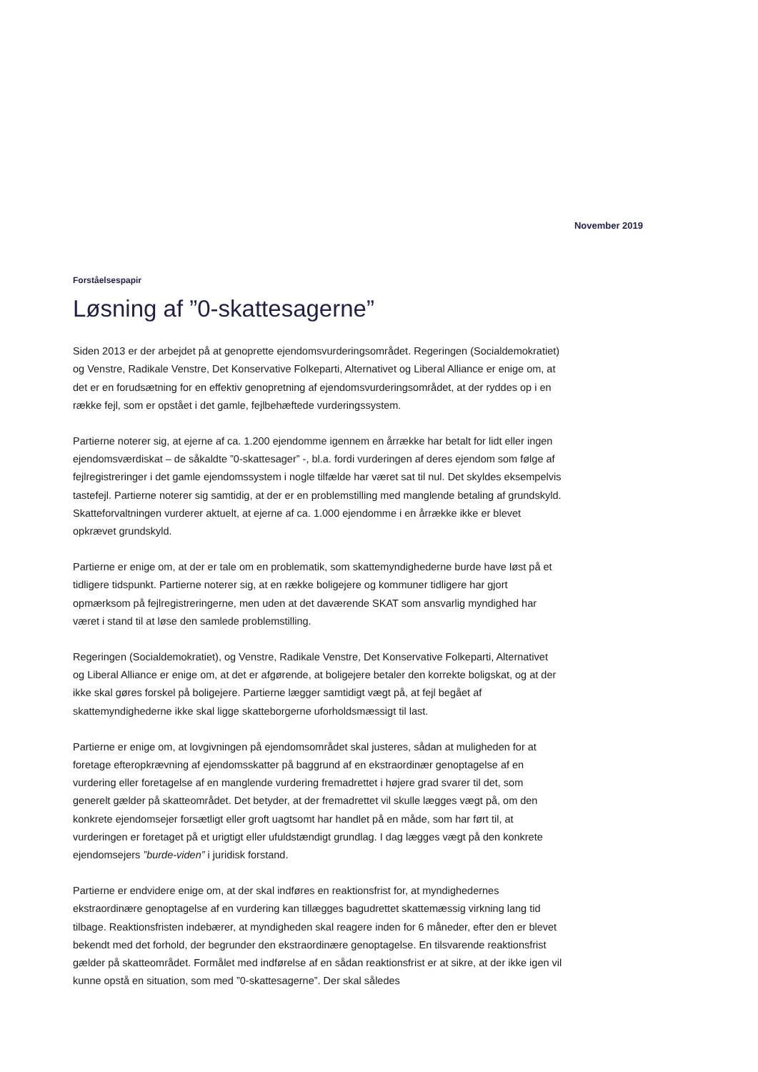November 2019
Forståelsespapir
Løsning af ”0-skattesagerne”
Siden 2013 er der arbejdet på at genoprette ejendomsvurderingsområdet. Regeringen (Socialdemokratiet) og Venstre, Radikale Venstre, Det Konservative Folkeparti, Alternativet og Liberal Alliance er enige om, at det er en forudsætning for en effektiv genopretning af ejendomsvurderingsområdet, at der ryddes op i en række fejl, som er opstået i det gamle, fejlbehæftede vurderingssystem.
Partierne noterer sig, at ejerne af ca. 1.200 ejendomme igennem en årrække har betalt for lidt eller ingen ejendomsværdiskat – de såkaldte ”0-skattesager” -, bl.a. fordi vurderingen af deres ejendom som følge af fejlregistreringer i det gamle ejendomssystem i nogle tilfælde har været sat til nul. Det skyldes eksempelvis tastefejl. Partierne noterer sig samtidig, at der er en problemstilling med manglende betaling af grundskyld. Skatteforvaltningen vurderer aktuelt, at ejerne af ca. 1.000 ejendomme i en årrække ikke er blevet opkrævet grundskyld.
Partierne er enige om, at der er tale om en problematik, som skattemyndighederne burde have løst på et tidligere tidspunkt. Partierne noterer sig, at en række boligejere og kommuner tidligere har gjort opmærksom på fejlregistreringerne, men uden at det daværende SKAT som ansvarlig myndighed har været i stand til at løse den samlede problemstilling.
Regeringen (Socialdemokratiet), og Venstre, Radikale Venstre, Det Konservative Folkeparti, Alternativet og Liberal Alliance er enige om, at det er afgørende, at boligejere betaler den korrekte boligskat, og at der ikke skal gøres forskel på boligejere. Partierne lægger samtidigt vægt på, at fejl begået af skattemyndighederne ikke skal ligge skatteborgerne uforholdsmæssigt til last.
Partierne er enige om, at lovgivningen på ejendomsområdet skal justeres, sådan at muligheden for at foretage efteropkrævning af ejendomsskatter på baggrund af en ekstraordinær genoptagelse af en vurdering eller foretagelse af en manglende vurdering fremadrettet i højere grad svarer til det, som generelt gælder på skatteområdet. Det betyder, at der fremadrettet vil skulle lægges vægt på, om den konkrete ejendomsejer forsætligt eller groft uagtsomt har handlet på en måde, som har ført til, at vurderingen er foretaget på et urigtigt eller ufuldstændigt grundlag. I dag lægges vægt på den konkrete ejendomsejers ”burde-viden” i juridisk forstand.
Partierne er endvidere enige om, at der skal indføres en reaktionsfrist for, at myndighedernes ekstraordinære genoptagelse af en vurdering kan tillægges bagudrettet skattemæssig virkning lang tid tilbage. Reaktionsfristen indebærer, at myndigheden skal reagere inden for 6 måneder, efter den er blevet bekendt med det forhold, der begrunder den ekstraordinære genoptagelse. En tilsvarende reaktionsfrist gælder på skatteområdet. Formålet med indførelse af en sådan reaktionsfrist er at sikre, at der ikke igen vil kunne opstå en situation, som med ”0-skattesagerne”. Der skal således